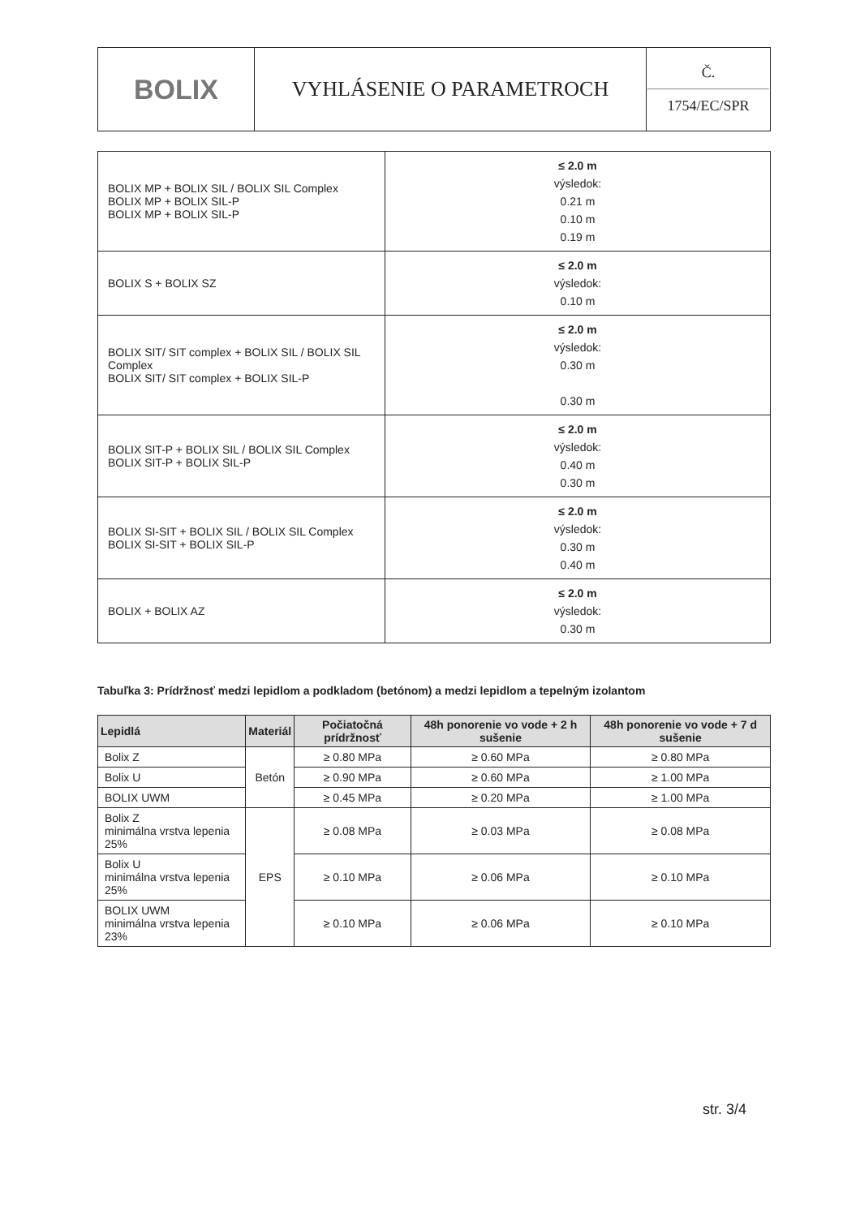| BOLIX | VYHLÁSENIE O PARAMETROCH | Č. 1754/EC/SPR |
| BOLIX MP + BOLIX SIL / BOLIX SIL Complex BOLIX MP + BOLIX SIL-P BOLIX MP + BOLIX SIL-P | ≤ 2.0 m výsledok: 0.21 m 0.10 m 0.19 m |
| BOLIX S + BOLIX SZ | ≤ 2.0 m výsledok: 0.10 m |
| BOLIX SIT/ SIT complex + BOLIX SIL / BOLIX SIL Complex BOLIX SIT/ SIT complex + BOLIX SIL-P | ≤ 2.0 m výsledok: 0.30 m 0.30 m |
| BOLIX SIT-P + BOLIX SIL / BOLIX SIL Complex BOLIX SIT-P + BOLIX SIL-P | ≤ 2.0 m výsledok: 0.40 m 0.30 m |
| BOLIX SI-SIT + BOLIX SIL / BOLIX SIL Complex BOLIX SI-SIT + BOLIX SIL-P | ≤ 2.0 m výsledok: 0.30 m 0.40 m |
| BOLIX + BOLIX AZ | ≤ 2.0 m výsledok: 0.30 m |
Tabuľka 3: Prídržnosť medzi lepidlom a podkladom (betónom) a medzi lepidlom a tepelným izolantom
| Lepidlá | Materiál | Počiatočná prídržnosť | 48h ponorenie vo vode + 2 h sušenie | 48h ponorenie vo vode + 7 d sušenie |
| --- | --- | --- | --- | --- |
| Bolix Z | Betón | ≥ 0.80 MPa | ≥ 0.60 MPa | ≥ 0.80 MPa |
| Bolix U | | ≥ 0.90 MPa | ≥ 0.60 MPa | ≥ 1.00 MPa |
| BOLIX UWM | | ≥ 0.45 MPa | ≥ 0.20 MPa | ≥ 1.00 MPa |
| Bolix Z minimálna vrstva lepenia 25% | EPS | ≥ 0.08 MPa | ≥ 0.03 MPa | ≥ 0.08 MPa |
| Bolix U minimálna vrstva lepenia 25% | | ≥ 0.10 MPa | ≥ 0.06 MPa | ≥ 0.10 MPa |
| BOLIX UWM minimálna vrstva lepenia 23% | | ≥ 0.10 MPa | ≥ 0.06 MPa | ≥ 0.10 MPa |
str. 3/4